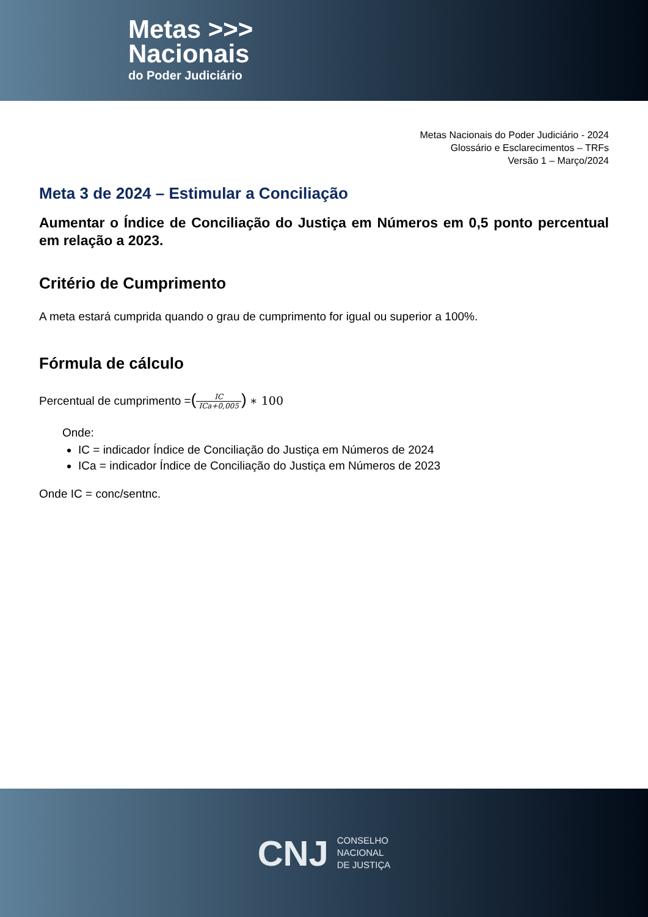Metas >>>
Nacionais
do Poder Judiciário
Metas Nacionais do Poder Judiciário - 2024
Glossário e Esclarecimentos – TRFs
Versão 1 – Março/2024
Meta 3 de 2024 – Estimular a Conciliação
Aumentar o Índice de Conciliação do Justiça em Números em 0,5 ponto percentual em relação a 2023.
Critério de Cumprimento
A meta estará cumprida quando o grau de cumprimento for igual ou superior a 100%.
Fórmula de cálculo
Percentual de cumprimento =(IC ICa+0,005) ∗ 100
Onde:
IC = indicador Índice de Conciliação do Justiça em Números de 2024
ICa = indicador Índice de Conciliação do Justiça em Números de 2023
Onde IC = conc/sentnc.
CNJ
CONSELHO
NACIONAL
DE JUSTIÇA